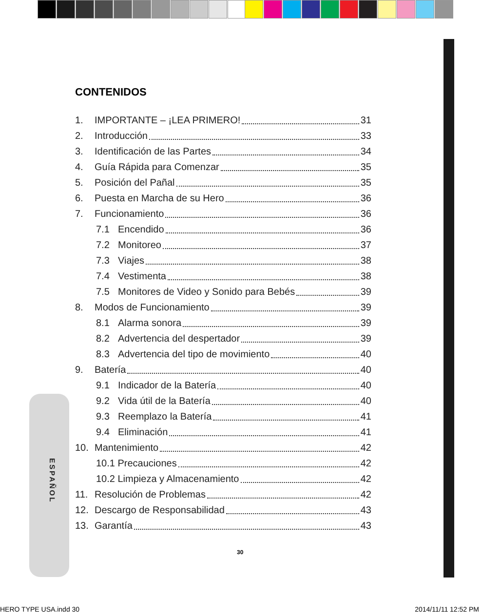ESPAÑOL
CONTENIDOS
1. IMPORTANTE – ¡LEA PRIMERO! 31
2. Introducción 33
3. Identificación de las Partes 34
4. Guía Rápida para Comenzar 35
5. Posición del Pañal 35
6. Puesta en Marcha de su Hero 36
7. Funcionamiento 36
7.1 Encendido 36
7.2 Monitoreo 37
7.3 Viajes 38
7.4 Vestimenta 38
7.5 Monitores de Video y Sonido para Bebés 39
8. Modos de Funcionamiento 39
8.1 Alarma sonora 39
8.2 Advertencia del despertador 39
8.3 Advertencia del tipo de movimiento 40
9. Batería 40
9.1 Indicador de la Batería 40
9.2 Vida útil de la Batería 40
9.3 Reemplazo la Batería 41
9.4 Eliminación 41
10. Mantenimiento 42
10.1 Precauciones 42
10.2 Limpieza y Almacenamiento 42
11. Resolución de Problemas 42
12. Descargo de Responsabilidad 43
13. Garantía 43
30
HERO TYPE USA.indd 30 2014/11/11 12:52 PM